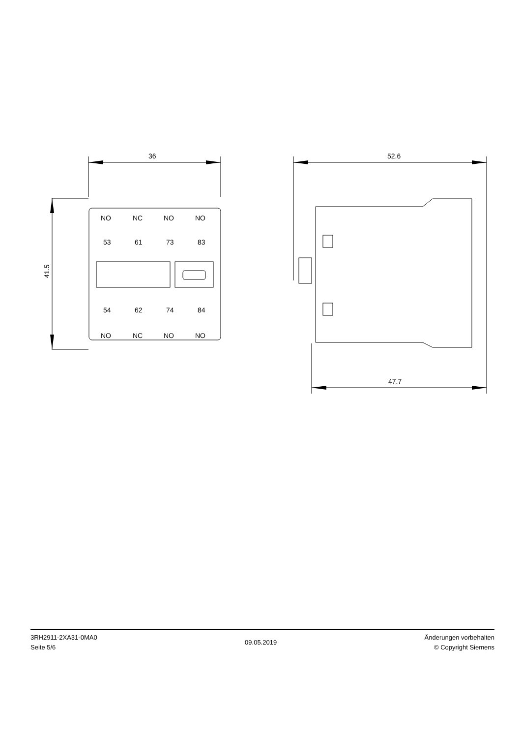36
41.5
52.6
47.7
NO
NC
NO
NO
53
61
73
83
54
62
74
84
NO
NC
NO
NO
3RH2911-2XA31-0MA0
Seite 5/6
09.05.2019
Änderungen vorbehalten
© Copyright Siemens